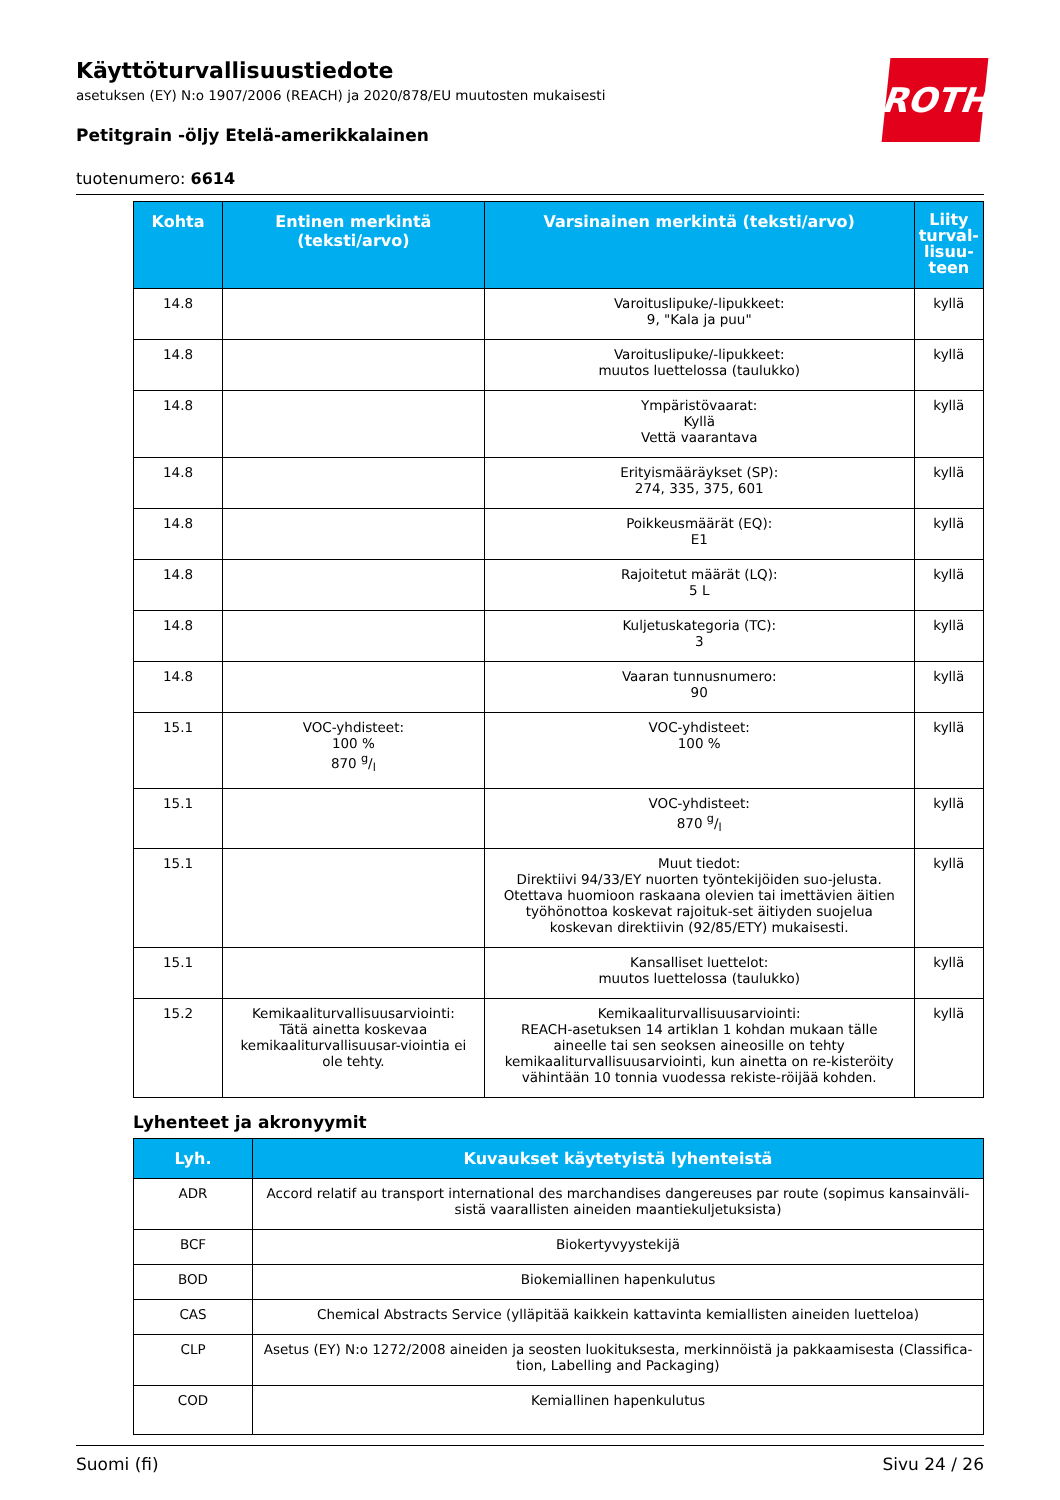ROTH
Käyttöturvallisuustiedote
asetuksen (EY) N:o 1907/2006 (REACH) ja 2020/878/EU muutosten mukaisesti
Petitgrain -öljy Etelä-amerikkalainen
tuotenumero: 6614
| Kohta | Entinen merkintä (teksti/arvo) | Varsinainen merkintä (teksti/arvo) | Liity turval-lisuu-teen |
| --- | --- | --- | --- |
| 14.8 | | Varoituslipuke/-lipukkeet: 9, "Kala ja puu" | kyllä |
| 14.8 | | Varoituslipuke/-lipukkeet: muutos luettelossa (taulukko) | kyllä |
| 14.8 | | Ympäristövaarat: Kyllä Vettä vaarantava | kyllä |
| 14.8 | | Erityismääräykset (SP): 274, 335, 375, 601 | kyllä |
| 14.8 | | Poikkeusmäärät (EQ): E1 | kyllä |
| 14.8 | | Rajoitetut määrät (LQ): 5 L | kyllä |
| 14.8 | | Kuljetuskategoria (TC): 3 | kyllä |
| 14.8 | | Vaaran tunnusnumero: 90 | kyllä |
| 15.1 | VOC-yhdisteet: 100 % 870 g/l | VOC-yhdisteet: 100 % | kyllä |
| 15.1 | | VOC-yhdisteet: 870 g/l | kyllä |
| 15.1 | | Muut tiedot: Direktiivi 94/33/EY nuorten työntekijöiden suo-jelusta. Otettava huomioon raskaana olevien tai imettävien äitien työhönottoa koskevat rajoituk-set äitiyden suojelua koskevan direktiivin (92/85/ETY) mukaisesti. | kyllä |
| 15.1 | | Kansalliset luettelot: muutos luettelossa (taulukko) | kyllä |
| 15.2 | Kemikaaliturvallisuusarviointi: Tätä ainetta koskevaa kemikaaliturvallisuusar-viointia ei ole tehty. | Kemikaaliturvallisuusarviointi: REACH-asetuksen 14 artiklan 1 kohdan mukaan tälle aineelle tai sen seoksen aineosille on tehty kemikaaliturvallisuusarviointi, kun ainetta on re-kisteröity vähintään 10 tonnia vuodessa rekiste-röijää kohden. | kyllä |
Lyhenteet ja akronyymit
| Lyh. | Kuvaukset käytetyistä lyhenteistä |
| --- | --- |
| ADR | Accord relatif au transport international des marchandises dangereuses par route (sopimus kansainväli-sistä vaarallisten aineiden maantiekuljetuksista) |
| BCF | Biokertyvyystekijä |
| BOD | Biokemiallinen hapenkulutus |
| CAS | Chemical Abstracts Service (ylläpitää kaikkein kattavinta kemiallisten aineiden luetteloa) |
| CLP | Asetus (EY) N:o 1272/2008 aineiden ja seosten luokituksesta, merkinnöistä ja pakkaamisesta (Classifica-tion, Labelling and Packaging) |
| COD | Kemiallinen hapenkulutus |
Suomi (fi) Sivu 24 / 26